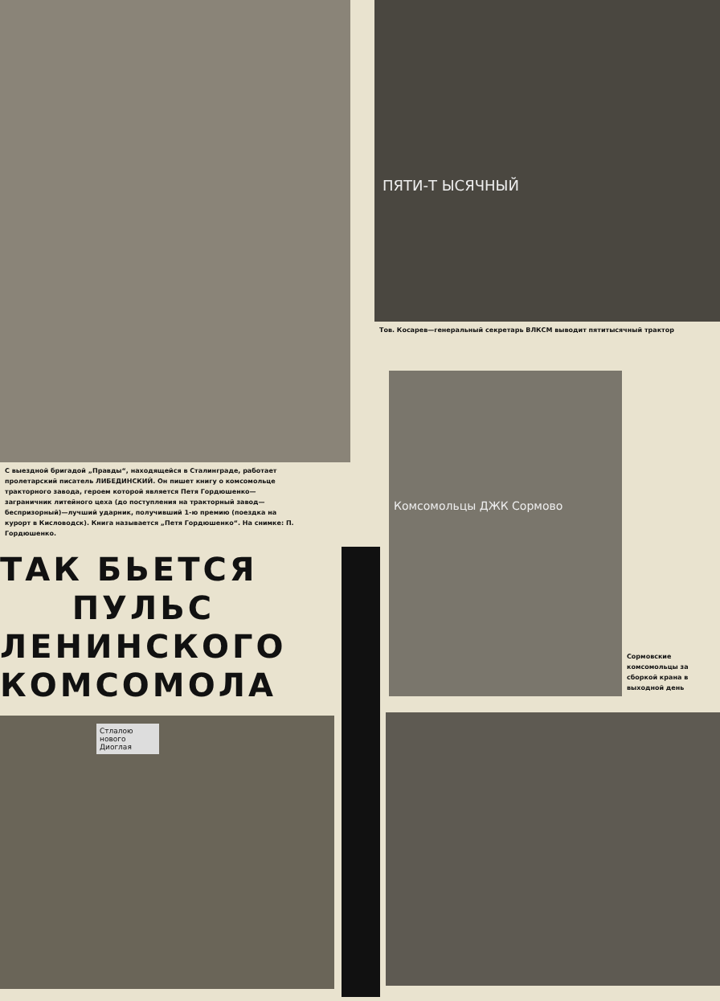С выездной бригадой „Правды“, находящейся в Сталинграде, работает пролетарский писатель ЛИБЕДИНСКИЙ. Он пишет книгу о комсомольце тракторного завода, героем которой является Петя Гордюшенко—заграничник литейного цеха (до поступления на тракторный завод—беспризорный)—лучший ударник, получивший 1-ю премию (поездка на курорт в Кисловодск). Книга называется „Петя Гордюшенко“. На снимке: П. Гордюшенко.
ТАК БЬЕТСЯ
ПУЛЬС
ЛЕНИНСКОГО
КОМСОМОЛА
Стлалою нового Диоглая
ПЯТИ-Т ЫСЯЧНЫЙ
Тов. Косарев—генеральный секретарь ВЛКСМ выводит пятитысячный трактор
Комсомольцы ДЖК Сормово
Сормовские комсомольцы за сборкой крана в выходной день